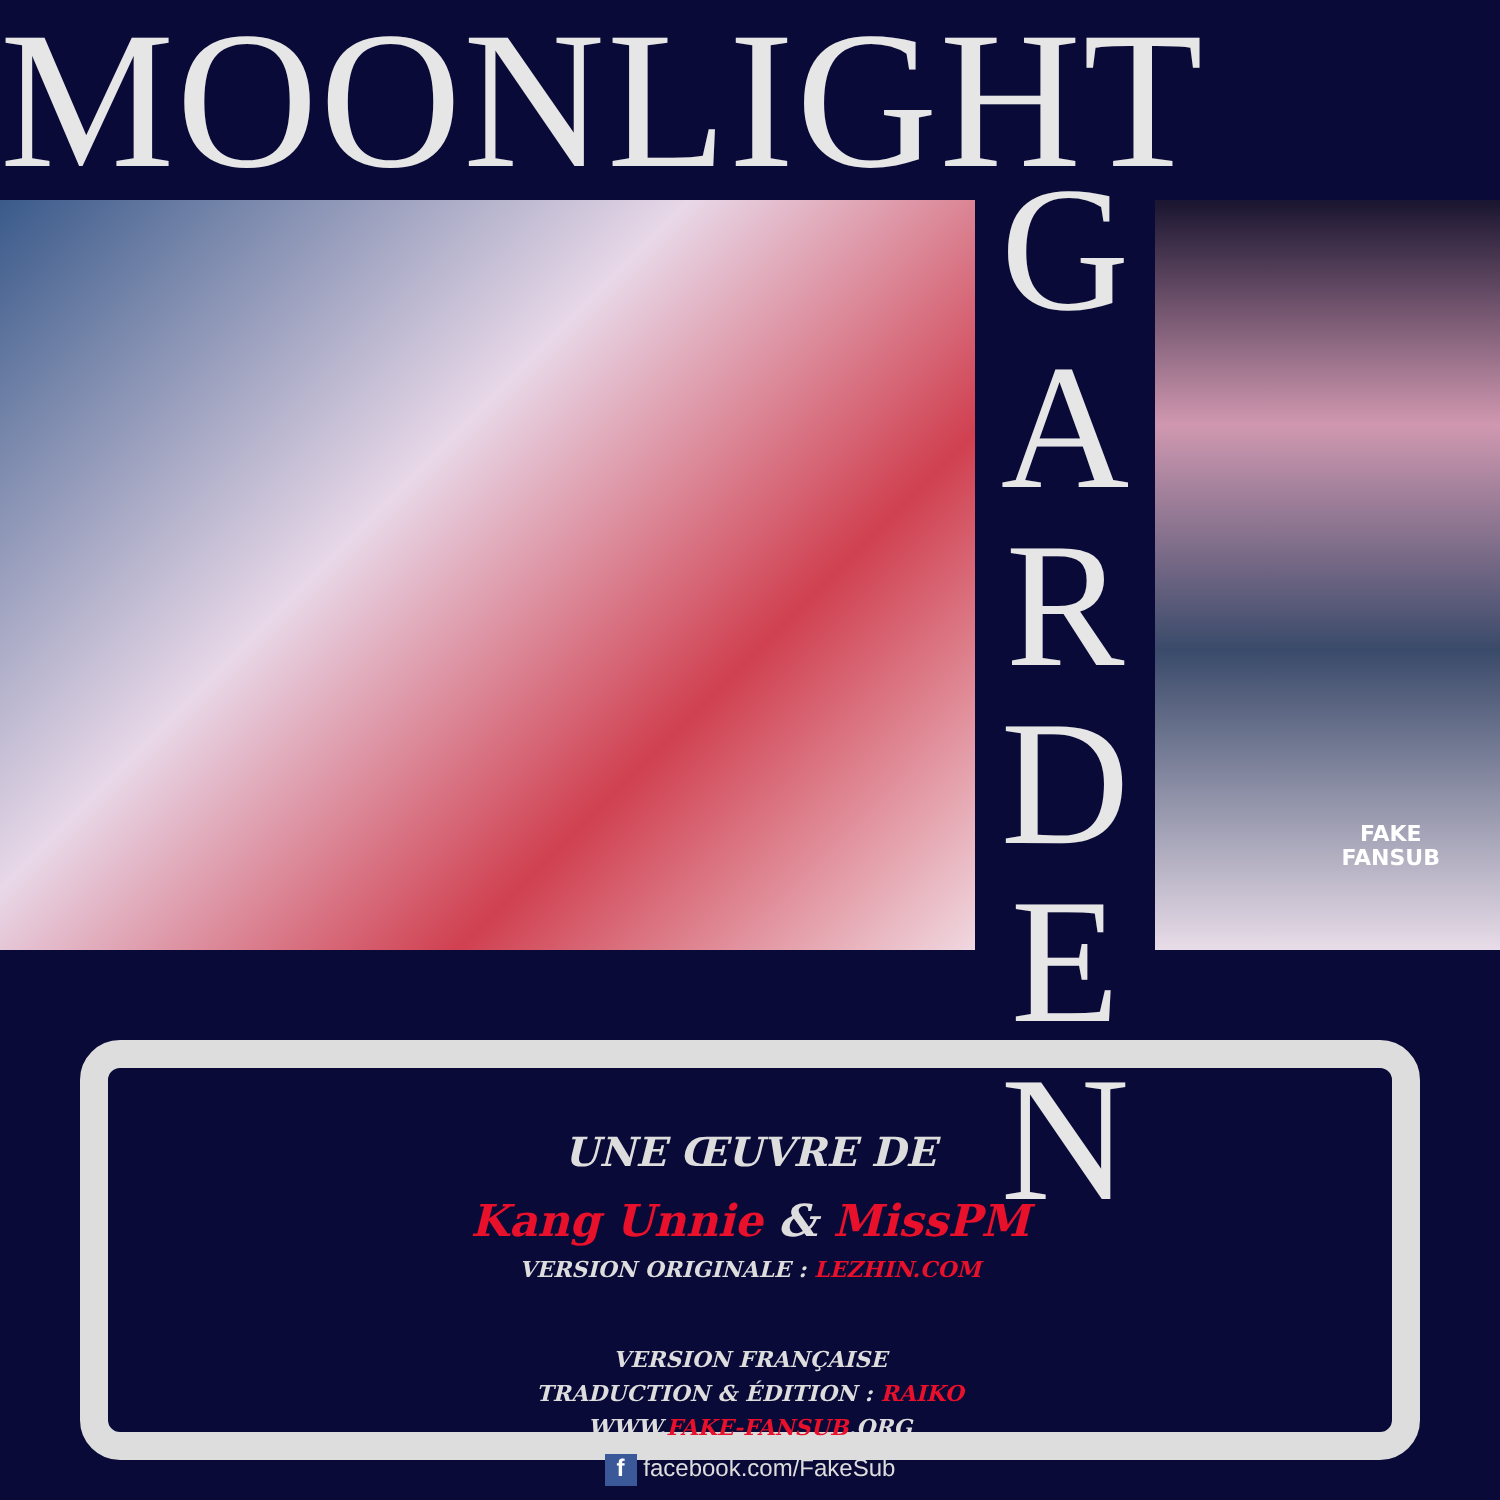MOONLIGHT
G
A
R
D
E
N
FAKE
FANSUB
UNE ŒUVRE DE
Kang Unnie & MissPM
VERSION ORIGINALE : LEZHIN.COM
VERSION FRANÇAISE
TRADUCTION & ÉDITION : RAIKO
WWW.FAKE-FANSUB.ORG
f facebook.com/FakeSub